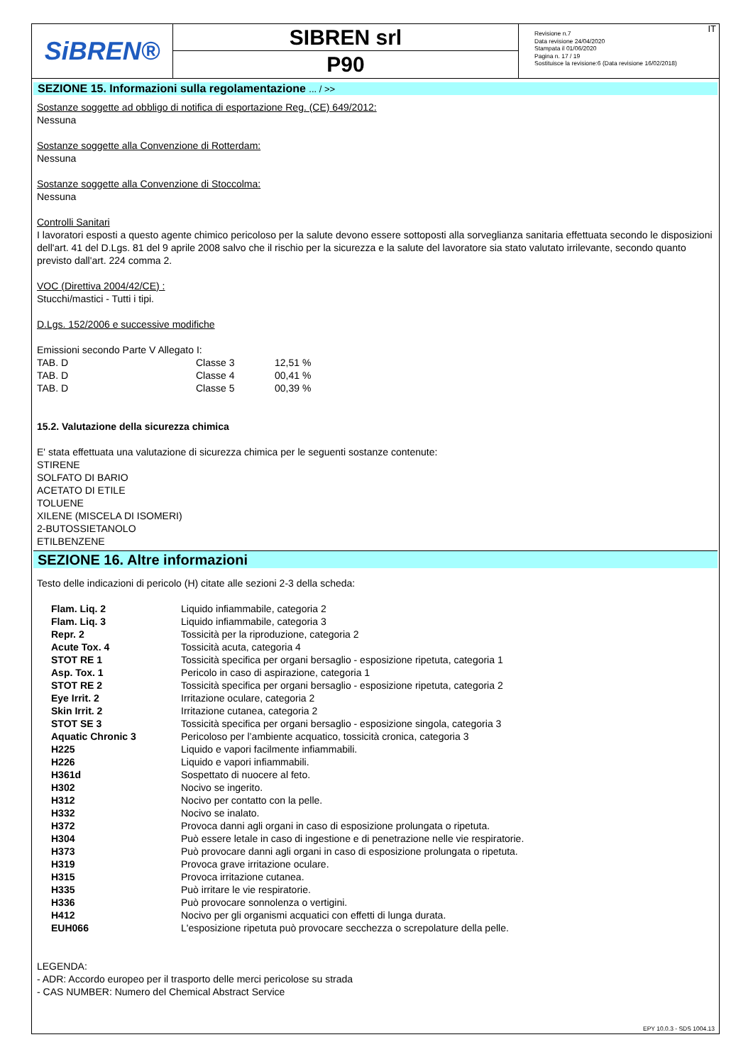SiBREN®
SIBREN srl
P90
Revisione n.7
Data revisione 24/04/2020
Stampata il 01/06/2020
Pagina n. 17 / 19
Sostituisce la revisione:6 (Data revisione 16/02/2018)
IT
SEZIONE 15. Informazioni sulla regolamentazione ... / >>
Sostanze soggette ad obbligo di notifica di esportazione Reg. (CE) 649/2012:
Nessuna
Sostanze soggette alla Convenzione di Rotterdam:
Nessuna
Sostanze soggette alla Convenzione di Stoccolma:
Nessuna
Controlli Sanitari
I lavoratori esposti a questo agente chimico pericoloso per la salute devono essere sottoposti alla sorveglianza sanitaria effettuata secondo le disposizioni dell'art. 41 del D.Lgs. 81 del 9 aprile 2008 salvo che il rischio per la sicurezza e la salute del lavoratore sia stato valutato irrilevante, secondo quanto previsto dall'art. 224 comma 2.
VOC (Direttiva 2004/42/CE) :
Stucchi/mastici - Tutti i tipi.
D.Lgs. 152/2006 e successive modifiche
Emissioni secondo Parte V Allegato I:
| TAB. D | Classe 3 | 12,51 % |
| TAB. D | Classe 4 | 00,41 % |
| TAB. D | Classe 5 | 00,39 % |
15.2. Valutazione della sicurezza chimica
E' stata effettuata una valutazione di sicurezza chimica per le seguenti sostanze contenute:
STIRENE
SOLFATO DI BARIO
ACETATO DI ETILE
TOLUENE
XILENE (MISCELA DI ISOMERI)
2-BUTOSSIETANOLO
ETILBENZENE
SEZIONE 16. Altre informazioni
Testo delle indicazioni di pericolo (H) citate alle sezioni 2-3 della scheda:
| Flam. Liq. 2 | Liquido infiammabile, categoria 2 |
| Flam. Liq. 3 | Liquido infiammabile, categoria 3 |
| Repr. 2 | Tossicità per la riproduzione, categoria 2 |
| Acute Tox. 4 | Tossicità acuta, categoria 4 |
| STOT RE 1 | Tossicità specifica per organi bersaglio - esposizione ripetuta, categoria 1 |
| Asp. Tox. 1 | Pericolo in caso di aspirazione, categoria 1 |
| STOT RE 2 | Tossicità specifica per organi bersaglio - esposizione ripetuta, categoria 2 |
| Eye Irrit. 2 | Irritazione oculare, categoria 2 |
| Skin Irrit. 2 | Irritazione cutanea, categoria 2 |
| STOT SE 3 | Tossicità specifica per organi bersaglio - esposizione singola, categoria 3 |
| Aquatic Chronic 3 | Pericoloso per l’ambiente acquatico, tossicità cronica, categoria 3 |
| H225 | Liquido e vapori facilmente infiammabili. |
| H226 | Liquido e vapori infiammabili. |
| H361d | Sospettato di nuocere al feto. |
| H302 | Nocivo se ingerito. |
| H312 | Nocivo per contatto con la pelle. |
| H332 | Nocivo se inalato. |
| H372 | Provoca danni agli organi in caso di esposizione prolungata o ripetuta. |
| H304 | Può essere letale in caso di ingestione e di penetrazione nelle vie respiratorie. |
| H373 | Può provocare danni agli organi in caso di esposizione prolungata o ripetuta. |
| H319 | Provoca grave irritazione oculare. |
| H315 | Provoca irritazione cutanea. |
| H335 | Può irritare le vie respiratorie. |
| H336 | Può provocare sonnolenza o vertigini. |
| H412 | Nocivo per gli organismi acquatici con effetti di lunga durata. |
| EUH066 | L'esposizione ripetuta può provocare secchezza o screpolature della pelle. |
LEGENDA:
- ADR: Accordo europeo per il trasporto delle merci pericolose su strada
- CAS NUMBER: Numero del Chemical Abstract Service
EPY 10.0.3 - SDS 1004.13